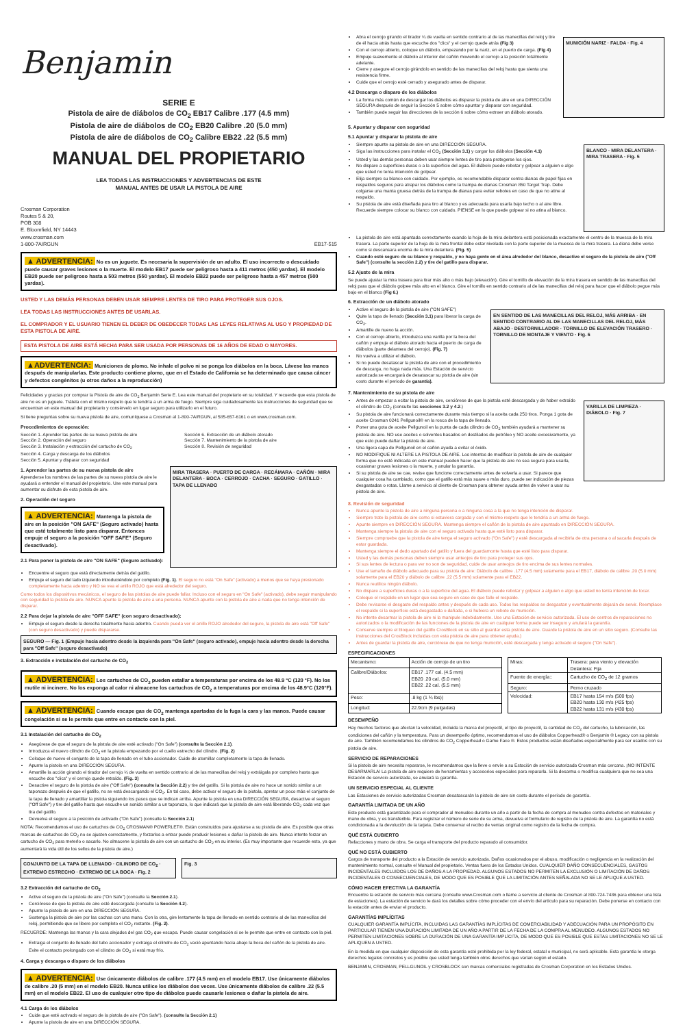Benjamin
SERIE E
Pistola de aire de diábolos de CO<sub>2</sub> EB17 Calibre .177 (4.5 mm)
Pistola de aire de diábolos de CO<sub>2</sub> EB20 Calibre .20 (5.0 mm)
Pistola de aire de diábolos de CO<sub>2</sub> Calibre EB22 .22 (5.5 mm)
MANUAL DEL PROPIETARIO
LEA TODAS LAS INSTRUCCIONES Y ADVERTENCIAS DE ESTE
MANUAL ANTES DE USAR LA PISTOLA DE AIRE
Crosman Corporation
Routes 5 & 20,
POB 308
E. Bloomfield, NY 14443
www.crosman.com
1-800-7AIRGUN
EB17-515
▲ ADVERTENCIA: No es un juguete. Es necesaria la supervisión de un adulto. El uso incorrecto o descuidado puede causar graves lesiones o la muerte. El modelo EB17 puede ser peligroso hasta a 411 metros (450 yardas). El modelo EB20 puede ser peligroso hasta a 503 metros (550 yardas). El modelo EB22 puede ser peligroso hasta a 457 metros (500 yardas).
USTED Y LAS DEMÁS PERSONAS DEBEN USAR SIEMPRE LENTES DE TIRO PARA PROTEGER SUS OJOS.
LEA TODAS LAS INSTRUCCIONES ANTES DE USARLAS.
EL COMPRADOR Y EL USUARIO TIENEN EL DEBER DE OBEDECER TODAS LAS LEYES RELATIVAS AL USO Y PROPIEDAD DE ESTA PISTOLA DE AIRE.
ESTA PISTOLA DE AIRE ESTÁ HECHA PARA SER USADA POR PERSONAS DE 16 AÑOS DE EDAD O MAYORES.
▲ADVERTENCIA: Municiones de plomo. No inhale el polvo ni se ponga los diábolos en la boca. Lávese las manos después de manipularlas. Este producto contiene plomo, que en el Estado de California se ha determinado que causa cáncer y defectos congénitos (u otros daños a la reproducción)
Felicidades y gracias por comprar la Pistola de aire de CO<sub>2</sub> Benjamin Serie E. Lea este manual del propietario en su totalidad. Y recuerde que esta pistola de aire no es un juguete. Trátela con el mismo respeto que le tendría a un arma de fuego. Siempre siga cuidadosamente las instrucciones de seguridad que se encuentran en este manual del propietario y consérvelo en lugar seguro para utilizarlo en el futuro.
Si tiene preguntas sobre su nueva pistola de aire, comuníquese a Crosman al 1-800-7AIRGUN, al 585-657-6161 o en www.crosman.com.
Procedimientos de operación:
Sección 1. Aprender las partes de su nueva pistola de aire
Sección 2. Operación del seguro
Sección 3. Instalación y extracción del cartucho de CO<sub>2</sub>
Sección 4. Carga y descarga de los diábolos
Sección 5. Apuntar y disparar con seguridad
Sección 6. Extracción de un diábolo atorado
Sección 7. Mantenimiento de la pistola de aire
Sección 8. Revisión de seguridad
1. Aprender las partes de su nueva pistola de aire
Aprenderse los nombres de las partes de su nueva pistola de aire le ayudará a entender el manual del propietario. Use este manual para aumentar su disfrute de esta pistola de aire.
2. Operación del seguro
▲ ADVERTENCIA: Mantenga la pistola de aire en la posición "ON SAFE" (Seguro activado) hasta que esté totalmente listo para disparar. Entonces empuje el seguro a la posición "OFF SAFE" (Seguro desactivado).
2.1 Para poner la pistola de aire "ON SAFE" (Seguro activado):
MIRA TRASERA · PUERTO DE CARGA · RECÁMARA · CAÑÓN · MIRA DELANTERA · BOCA · CERROJO · CACHA · SEGURO · GATILLO · TAPA DE LLENADO
Encuentre el seguro que está directamente detrás del gatillo.
Empuje el seguro del lado izquierdo introduciéndolo por completo (Fig. 1). El seguro no está "On Safe" (activado) a menos que se haya presionado completamente hacia adentro y NO se vea el anillo ROJO que está alrededor del seguro.
Como todos los dispositivos mecánicos, el seguro de las pistolas de aire puede fallar. Incluso con el seguro en "On Safe" (activado), debe seguir manipulando con seguridad la pistola de aire. NUNCA apunte la pistola de aire a una persona. NUNCA apunte con la pistola de aire a nada que no tenga intención de disparar.
2.2 Para dejar la pistola de aire "OFF SAFE" (con seguro desactivado):
Empuje el seguro desde la derecha totalmente hacia adentro. Cuando pueda ver el anillo ROJO alrededor del seguro, la pistola de aire está "Off Safe" (con seguro desactivado) y puede dispararse.
SEGURO — Fig. 1 (Empuje hacia adentro desde la izquierda para "On Safe" (seguro activado), empuje hacia adentro desde la derecha para "Off Safe" (seguro desactivado)
3. Extracción e instalación del cartucho de CO<sub>2</sub>
▲ ADVERTENCIA: Los cartuchos de CO<sub>2</sub> pueden estallar a temperaturas por encima de los 48.9 °C (120 °F). No los mutile ni incinere. No los exponga al calor ni almacene los cartuchos de CO<sub>2</sub> a temperaturas por encima de los 48.9°C (120°F).
▲ ADVERTENCIA: Cuando escape gas de CO<sub>2</sub> mantenga apartadas de la fuga la cara y las manos. Puede causar congelación si se le permite que entre en contacto con la piel.
3.1 Instalación del cartucho de CO<sub>2</sub>
Asegúrese de que el seguro de la pistola de aire esté activado ("On Safe") (consulte la Sección 2.1).
Introduzca el nuevo cilindro de CO<sub>2</sub> en la pistola empezando por el cuello estrecho del cilindro. (Fig. 2)
Coloque de nuevo el conjunto de la tapa de llenado en el tubo accionador. Cuide de atornillar completamente la tapa de llenado.
Apunte la pistola en una DIRECCIÓN SEGURA.
Amartille la acción girando el tirador del cerrojo ¼ de vuelta en sentido contrario al de las manecillas del reloj y extráigala por completo hasta que escuche dos "clics" y el cerrojo quede retraído. (Fig. 3)
Desactive el seguro de la pistola de aire ("Off Safe") (consulte la Sección 2.2) y tire del gatillo. Si la pistola de aire no hace un sonido similar a un taponazo después de que el gatillo, no se está descargando el CO<sub>2</sub>. En tal caso, debe activar el seguro de la pistola, apretar un poco más el conjunto de la tapa de llenado y amartillar la pistola siguiendo los pasos que se indican arriba. Apunte la pistola en una DIRECCIÓN SEGURA, desactive el seguro ("Off Safe") y tire del gatillo hasta que escuche un sonido similar a un taponazo, lo que indicará que la pistola de aire está liberando CO<sub>2</sub> cada vez que tira del gatillo.
Devuelva el seguro a la posición de activado ("On Safe") (consulte la Sección 2.1)
NOTA: Recomendamos el uso de cartuchos de CO<sub>2</sub> CROSMAN® POWERLET®. Están construidos para ajustarse a su pistola de aire. Es posible que otras marcas de cartuchos de CO<sub>2</sub> no se ajusten correctamente, y forzarlos a entrar puede producir lesiones o dañar la pistola de aire. Nunca intente forzar un cartucho de CO<sub>2</sub> para meterlo o sacarlo. No almacene la pistola de aire con un cartucho de CO<sub>2</sub> en su interior. (Es muy importante que recuerde esto, ya que aumentará la vida útil de los sellos de la pistola de aire.)
CONJUNTO DE LA TAPA DE LLENADO · CILINDRO DE CO<sub>2</sub> · EXTREMO ESTRECHO · EXTREMO DE LA BOCA · Fig. 2
Fig. 3
3.2 Extracción del cartucho de CO<sub>2</sub>
Active el seguro de la pistola de aire ("On Safe") (consulte la Sección 2.1).
Cerciórese de que la pistola de aire esté descargada (consulte la Sección 4.2).
Apunte la pistola de aire en una DIRECCIÓN SEGURA.
Sostenga la pistola de aire por las cachas con una mano. Con la otra, gire lentamente la tapa de llenado en sentido contrario al de las manecillas del reloj, permitiendo que se libere por completo el CO<sub>2</sub> restante. (Fig. 2).
RECUERDE: Mantenga las manos y la cara alejados del gas CO<sub>2</sub> que escapa. Puede causar congelación si se le permite que entre en contacto con la piel.
Extraiga el conjunto de llenado del tubo accionador y extraiga el cilindro de CO<sub>2</sub> vació apuntando hacia abajo la boca del cañón de la pistola de aire. Evite el contacto prolongado con el cilindro de CO<sub>2</sub> si está muy frío.
4. Carga y descarga o disparo de los diábolos
▲ ADVERTENCIA: Use únicamente diábolos de calibre .177 (4.5 mm) en el modelo EB17. Use únicamente diábolos de calibre .20 (5 mm) en el modelo EB20. Nunca utilice los diábolos dos veces. Use únicamente diábolos de calibre .22 (5.5 mm) en el modelo EB22. El uso de cualquier otro tipo de diábolos puede causarle lesiones o dañar la pistola de aire.
4.1 Carga de los diábolos
Cuide que esté activado el seguro de la pistola de aire ("On Safe"). (consulte la Sección 2.1)
Apunte la pistola de aire en una DIRECCIÓN SEGURA.
Abra el cerrojo girando el tirador ¼ de vuelta en sentido contrario al de las manecillas del reloj y tire de él hacia atrás hasta que escuche dos "clics" y el cerrojo quede atrás (Fig 3)
Con el cerrojo abierto, coloque un diábolo, empezando por la nariz, en el puerto de carga. (Fig 4)
Empuje suavemente el diábolo al interior del cañón moviendo el cerrojo a la posición totalmente adelante.
Cierre y asegure el cerrojo girándolo en sentido de las manecillas del reloj hasta que sienta una resistencia firme.
Cuide que el cerrojo esté cerrado y asegurado antes de disparar.
4.2 Descarga o disparo de los diábolos
La forma más común de descargar los diábolos es disparar la pistola de aire en una DIRECCIÓN SEGURA después de seguir la Sección 5 sobre cómo apuntar y disparar con seguridad.
También puede seguir las direcciones de la sección 6 sobre cómo extraer un diábolo atorado.
MUNICIÓN NARIZ · FALDA · Fig. 4
5. Apuntar y disparar con seguridad
5.1 Apuntar y disparar la pistola de aire
Siempre apunte su pistola de aire en una DIRECCIÓN SEGURA.
Siga las instrucciones para instalar el CO<sub>2</sub> (Sección 3.1) y cargar los diábolos (Sección 4.1)
Usted y las demás personas deben usar siempre lentes de tiro para protegerse los ojos.
No dispare a superficies duras o a la superficie del agua. El diábolo puede rebotar y golpear a alguien o algo que usted no tenía intención de golpear.
Elija siempre su blanco con cuidado. Por ejemplo, es recomendable disparar contra dianas de papel fijas en respaldos seguros para atrapar los diábolos como la trampa de dianas Crosman 850 Target Trap. Debe colgarse una manta gruesa detrás de la trampa de dianas para evitar rebotes en caso de que no atine al respaldo.
Su pistola de aire está diseñada para tiro al blanco y es adecuada para usarla bajo techo o al aire libre. Recuerde siempre colocar su blanco con cuidado. PIENSE en lo que puede golpear si no atina al blanco.
BLANCO · MIRA DELANTERA · MIRA TRASERA · Fig. 5
La pistola de aire está apuntada correctamente cuando la hoja de la mira delantera está posicionada exactamente el centro de la muesca de la mira trasera. La parte superior de la hoja de la mira frontal debe estar nivelada con la parte superior de la muesca de la mira trasera. La diana debe verse como si descansara encima de la mira delantera. (Fig. 5)
Cuando esté seguro de su blanco y respaldo, y no haya gente en el área alrededor del blanco, desactive el seguro de la pistola de aire ("Off Safe") (consulte la sección 2.2) y tire del gatillo para disparar.
5.2 Ajuste de la mira
Se puede ajustar la mira trasera para tirar más alto o más bajo (elevación). Gire el tornillo de elevación de la mira trasera en sentido de las manecillas del reloj para que el diábolo golpee más alto en el blanco. Gire el tornillo en sentido contrario al de las manecillas del reloj para hacer que el diábolo pegue más bajo en el blanco (Fig 6.)
6. Extracción de un diábolo atorado
Active el seguro de la pistola de aire ("ON SAFE")
Quite la tapa de llenado (Sección 3.1) para liberar la carga de CO<sub>2</sub>.
Amartille de nuevo la acción.
Con el cerrojo abierto, introduzca una varilla por la boca del cañón y empuje el diábolo atorado hacia el puerto de carga de diábolos (parte delantera del cerrojo). (Fig. 7)
No vuelva a utilizar el diábolo.
Si no puede desatascar la pistola de aire con el procedimiento de descarga, no haga nada más. Una Estación de servicio autorizada se encargará de desatascar su pistola de aire (sin costo durante el periodo de garantía).
EN SENTIDO DE LAS MANECILLAS DEL RELOJ, MÁS ARRIBA · EN SENTIDO CONTRARIO AL DE LAS MANECILLAS DEL RELOJ, MÁS ABAJO · DESTORNILLADOR · TORNILLO DE ELEVACIÓN TRASERO · TORNILLO DE MONTAJE Y VIENTO · Fig. 6
7. Mantenimiento de su pistola de aire
Antes de empezar a ecitar la pistola de aire, cerciórese de que la pistola esté descargada y de haber extraído el cilindro de CO<sub>2</sub> (consulte las secciones 3.2 y 4.2.)
Su pistola de aire funcionará correctamente durante más tiempo si la aceita cada 250 tiros. Ponga 1 gota de aceite Crosman 0241 Pellgunoil® en la rosca de la tapa de llenado.
Poner una gota de aceite Pellgunoil en la punta de cada cilindro de CO<sub>2</sub> también ayudará a mantener su pistola de aire. NO use aceites o solventes basados en destilados de petróleo y NO aceite excesivamente, ya que esto puede dañar la pistola de aire.
Una ligera capa de Pellgunoil en el cañón ayuda a evitar el óxido.
NO MODIFIQUE NI ALTERE LA PISTOLA DE AIRE. Los intentos de modificar la pistola de aire de cualquier forma que no esté indicada en este manual pueden hacer que la pistola de aire no sea segura para usarla, ocasionar graves lesiones o la muerte, y anular la garantía.
Si su pistola de aire se cae, revise que funcione correctamente antes de volverla a usar. Si parece que cualquier cosa ha cambiado, como que el gatillo está más suave o más duro, puede ser indicación de piezas desgastadas o rotas. Llame a servicio al cliente de Crosman para obtener ayuda antes de volver a usar su pistola de aire.
VARILLA DE LIMPIEZA · DIÁBOLO · Fig. 7
8. Revisión de seguridad
Nunca apunte la pistola de aire a ninguna persona o a ninguna cosa a la que no tenga intención de disparar.
Siempre trate la pistola de aire como si estuviera cargada y con el mismo respeto que le tendría a un arma de fuego.
Apunte siempre en DIRECCIÓN SEGURA. Mantenga siempre el cañón de la pistola de aire apuntado en DIRECCIÓN SEGURA.
Mantenga siempre la pistola de aire con el seguro activado hasta que esté listo para disparar.
Siempre compruebe que la pistola de aire tenga el seguro activado ("On Safe") y esté descargada al recibirla de otra persona o al sacarla después de estar guardada.
Mantenga siempre el dedo apartado del gatillo y fuera del guardamonte hasta que esté listo para disparar.
Usted y las demás personas deben siempre usar anteojos de tiro para proteger sus ojos.
Si sus lentes de lectura o para ver no son de seguridad, cuide de usar anteojos de tiro encima de sus lentes normales.
Use el tamaño de diábolo adecuado para su pistola de aire: Diábolo de calibre .177 (4.5 mm) solamente para el EB17, diábolo de calibre .20 (5.0 mm) solamente para el EB20 y diábolo de calibre .22 (5.5 mm) solamente para el EB22.
Nunca reutilice ningún diábolo.
No dispare a superficies duras o a la superficie del agua. El diábolo puede rebotar y golpear a alguien o algo que usted no tenía intención de tocar.
Coloque el respaldo en un lugar que sea seguro en caso de que falle el respaldo.
Debe revisarse el desgaste del respaldo antes y después de cada uso. Todos los respaldos se desgastan y eventualmente dejarán de servir. Reemplace el respaldo si la superficie está desgastada o dañada, o si hubiera un rebote de munición.
No intente desarmar la pistola de aire ni la manipule indebidamente. Use una Estación de servicio autorizada. El uso de centros de reparaciones no autorizados o la modificación de las funciones de la pistola de aire en cualquier forma puede ser inseguro y anulará la garantía.
Conserve siempre el bloqueo del gatillo CrosBlock en su sitio al guardar esta pistola de aire. Guarde la pistola de aire en un sitio seguro. (Consulte las instrucciones del CrosBlock incluidas con esta pistola de aire para obtener ayuda.)
Antes de guardar la pistola de aire, cerciórese de que no tenga munición, esté descargada y tenga activado el seguro ("On Safe").
ESPECIFICACIONES
| Mecanismo: | Acción de cerrojo de un tiro |
| Calibre/Diábolos: | EB17 .177 cal. (4.5 mm) EB20 .20 cal. (5.0 mm) EB22 .22 cal. (5.5 mm) |
| Peso: | .8 kg (1 ¾ lbs)) |
| Longitud: | 22.9cm (9 pulgadas) |
| Miras: | Trasera: para viento y elevación Delantera: Fija |
| Fuente de energía:: | Cartucho de CO<sub>2</sub> de 12 gramos |
| Seguro: | Perno cruzado |
| Velocidad: | EB17 hasta 154 m/s (500 fps) EB20 hasta 130 m/s (425 fps) EB22 hasta 131 m/s (430 fps) |
DESEMPEÑO
Hay muchos factores que afectan la velocidad, incluida la marca del proyectil, el tipo de proyectil, la cantidad de CO<sub>2</sub> del cartucho, la lubricación, las condiciones del cañón y la temperatura. Para un desempeño óptimo, recomendamos el uso de diábolos Copperhead® o Benjamin ® Legacy con su pistola de aire. También recomendamos los cilindros de CO<sub>2</sub> Copperhead o Game Face ®. Estos productos están diseñados especialmente para ser usados con su pistola de aire.
SERVICIO DE REPARACIONES
Si la pistola de aire necesita repararse, le recomendamos que la lleve o envíe a su Estación de servicio autorizada Crosman más cercana. ¡NO INTENTE DESARMARLA! La pistola de aire requiere de herramientas y accesorios especiales para repararla. Si la desarma o modifica cualquiera que no sea una Estación de servicio autorizada, se anulará la garantía.
UN SERVICIO ESPECIAL AL CLIENTE
Las Estaciones de servicio autorizadas Crosman desatascarán la pistola de aire sin costo durante el período de garantía.
GARANTÍA LIMITADA DE UN AÑO
Este producto está garantizado para el comprador al menudeo durante un año a partir de la fecha de compra al menudeo contra defectos en materiales y mano de obra, y es transferible. Para registrar el número de serie de su arma, devuelva el formulario de registro de la pistola de aire. La garantía no está condicionada a la devolución de la tarjeta. Debe conservar el recibo de ventas original como registro de la fecha de compra.
QUÉ ESTÁ CUBIERTO
Refacciones y mano de obra. Se carga el transporte del producto reparado al consumidor.
QUÉ NO ESTÁ CUBIERTO
Cargos de transporte del producto a la Estación de servicio autorizada. Daños ocasionados por el abuso, modificación o negligencia en la realización del mantenimiento normal, consulte el Manual del propietario. Ventas fuera de los Estados Unidos. CUALQUIER DAÑO CONSECUENCIALES, GASTOS INCIDENTALES INCLUIDOS LOS DE DAÑOS A LA PROPIEDAD. ALGUNOS ESTADOS NO PERMITEN LA EXCLUSIÓN O LIMITACIÓN DE DAÑOS INCIDENTALES O CONSECUENCIALES, DE MODO QUE ES POSIBLE QUE LA LIMITACIÓN ANTES SEÑALADA NO SE LE APLIQUE A USTED.
CÓMO HACER EFECTIVA LA GARANTÍA
Encuentre la estación de servicio más cercana (consulte www.Crosman.com o llame a servicio al cliente de Crosman al 800-724-7486 para obtener una lista de estaciones). La estación de servicio le dará los detalles sobre cómo proceder con el envío del artículo para su reparación. Debe ponerse en contacto con la estación antes de enviar el producto.
GARANTÍAS IMPLÍCITAS
CUALQUIER GARANTÍA IMPLÍCITA, INCLUIDAS LAS GARANTÍAS IMPLÍCITAS DE COMERCIABILIDAD Y ADECUACIÓN PARA UN PROPÓSITO EN PARTICULAR TIENEN UNA DURACIÓN LIMITADA DE UN AÑO A PARTIR DE LA FECHA DE LA COMPRA AL MENUDEO. ALGUNOS ESTADOS NO PERMITEN LIMITACIONES SOBRE LA DURACIÓN DE UNA GARANTÍA IMPLÍCITA, DE MODO QUE ES POSIBLE QUE ESTAS LIMITACIONES NO SE LE APLIQUEN A USTED.
En la medida en que cualquier disposición de esta garantía esté prohibida por la ley federal, estatal o municipal, no será aplicable. Esta garantía le otorga derechos legales concretos y es posible que usted tenga también otros derechos que varían según el estado.
BENJAMIN, CROSMAN, PELLGUNOIL y CROSBLOCK son marcas comerciales registradas de Crosman Corporation en los Estados Unidos.